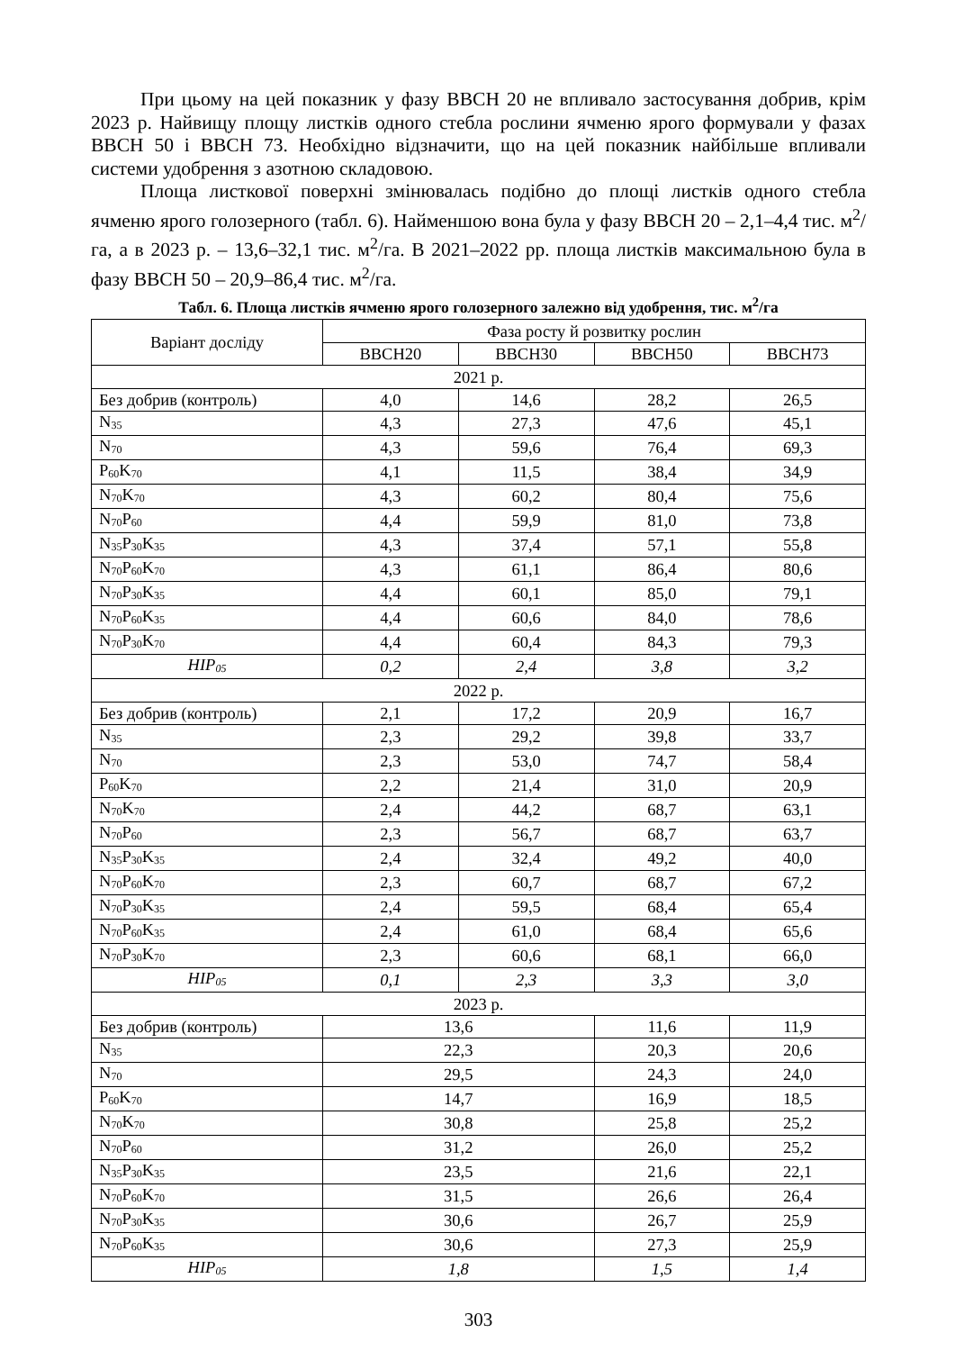При цьому на цей показник у фазу ВВСН 20 не впливало застосування добрив, крім 2023 р. Найвищу площу листків одного стебла рослини ячменю ярого формували у фазах ВВСН 50 і ВВСН 73. Необхідно відзначити, що на цей показник найбільше впливали системи удобрення з азотною складовою.
Площа листкової поверхні змінювалась подібно до площі листків одного стебла ячменю ярого голозерного (табл. 6). Найменшою вона була у фазу ВВСН 20 – 2,1–4,4 тис. м<sup>2</sup>/га, а в 2023 р. – 13,6–32,1 тис. м<sup>2</sup>/га. В 2021–2022 рр. площа листків максимальною була в фазу ВВСН 50 – 20,9–86,4 тис. м<sup>2</sup>/га.
Табл. 6. Площа листків ячменю ярого голозерного залежно від удобрення, тис. м<sup>2</sup>/га
| Варіант досліду | Фаза росту й розвитку рослин | | | |
| --- | --- | --- | --- | --- |
| | BBCH20 | BBCH30 | BBCH50 | BBCH73 |
| 2021 р. | | | | |
| Без добрив (контроль) | 4,0 | 14,6 | 28,2 | 26,5 |
| N<sub>35</sub> | 4,3 | 27,3 | 47,6 | 45,1 |
| N<sub>70</sub> | 4,3 | 59,6 | 76,4 | 69,3 |
| P<sub>60</sub>K<sub>70</sub> | 4,1 | 11,5 | 38,4 | 34,9 |
| N<sub>70</sub>K<sub>70</sub> | 4,3 | 60,2 | 80,4 | 75,6 |
| N<sub>70</sub>P<sub>60</sub> | 4,4 | 59,9 | 81,0 | 73,8 |
| N<sub>35</sub>P<sub>30</sub>K<sub>35</sub> | 4,3 | 37,4 | 57,1 | 55,8 |
| N<sub>70</sub>P<sub>60</sub>K<sub>70</sub> | 4,3 | 61,1 | 86,4 | 80,6 |
| N<sub>70</sub>P<sub>30</sub>K<sub>35</sub> | 4,4 | 60,1 | 85,0 | 79,1 |
| N<sub>70</sub>P<sub>60</sub>K<sub>35</sub> | 4,4 | 60,6 | 84,0 | 78,6 |
| N<sub>70</sub>P<sub>30</sub>K<sub>70</sub> | 4,4 | 60,4 | 84,3 | 79,3 |
| НІР<sub>05</sub> | 0,2 | 2,4 | 3,8 | 3,2 |
| 2022 р. | | | | |
| Без добрив (контроль) | 2,1 | 17,2 | 20,9 | 16,7 |
| N<sub>35</sub> | 2,3 | 29,2 | 39,8 | 33,7 |
| N<sub>70</sub> | 2,3 | 53,0 | 74,7 | 58,4 |
| P<sub>60</sub>K<sub>70</sub> | 2,2 | 21,4 | 31,0 | 20,9 |
| N<sub>70</sub>K<sub>70</sub> | 2,4 | 44,2 | 68,7 | 63,1 |
| N<sub>70</sub>P<sub>60</sub> | 2,3 | 56,7 | 68,7 | 63,7 |
| N<sub>35</sub>P<sub>30</sub>K<sub>35</sub> | 2,4 | 32,4 | 49,2 | 40,0 |
| N<sub>70</sub>P<sub>60</sub>K<sub>70</sub> | 2,3 | 60,7 | 68,7 | 67,2 |
| N<sub>70</sub>P<sub>30</sub>K<sub>35</sub> | 2,4 | 59,5 | 68,4 | 65,4 |
| N<sub>70</sub>P<sub>60</sub>K<sub>35</sub> | 2,4 | 61,0 | 68,4 | 65,6 |
| N<sub>70</sub>P<sub>30</sub>K<sub>70</sub> | 2,3 | 60,6 | 68,1 | 66,0 |
| НІР<sub>05</sub> | 0,1 | 2,3 | 3,3 | 3,0 |
| 2023 р. | | | | |
| Без добрив (контроль) | 13,6 | | 11,6 | 11,9 |
| N<sub>35</sub> | 22,3 | | 20,3 | 20,6 |
| N<sub>70</sub> | 29,5 | | 24,3 | 24,0 |
| P<sub>60</sub>K<sub>70</sub> | 14,7 | | 16,9 | 18,5 |
| N<sub>70</sub>K<sub>70</sub> | 30,8 | | 25,8 | 25,2 |
| N<sub>70</sub>P<sub>60</sub> | 31,2 | | 26,0 | 25,2 |
| N<sub>35</sub>P<sub>30</sub>K<sub>35</sub> | 23,5 | | 21,6 | 22,1 |
| N<sub>70</sub>P<sub>60</sub>K<sub>70</sub> | 31,5 | | 26,6 | 26,4 |
| N<sub>70</sub>P<sub>30</sub>K<sub>35</sub> | 30,6 | | 26,7 | 25,9 |
| N<sub>70</sub>P<sub>60</sub>K<sub>35</sub> | 30,6 | | 27,3 | 25,9 |
| НІР<sub>05</sub> | 1,8 | | 1,5 | 1,4 |
303